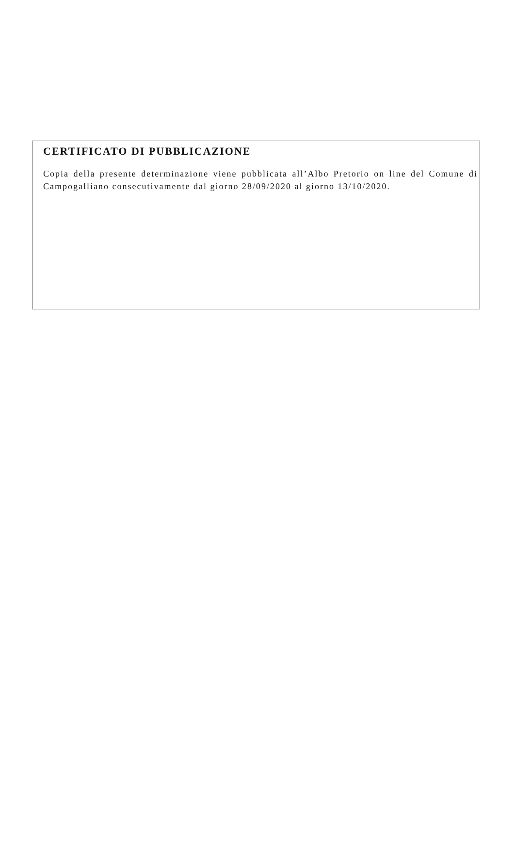CERTIFICATO DI PUBBLICAZIONE
Copia della presente determinazione viene pubblicata all’Albo Pretorio on line del Comune di Campogalliano consecutivamente dal giorno 28/09/2020 al giorno 13/10/2020.